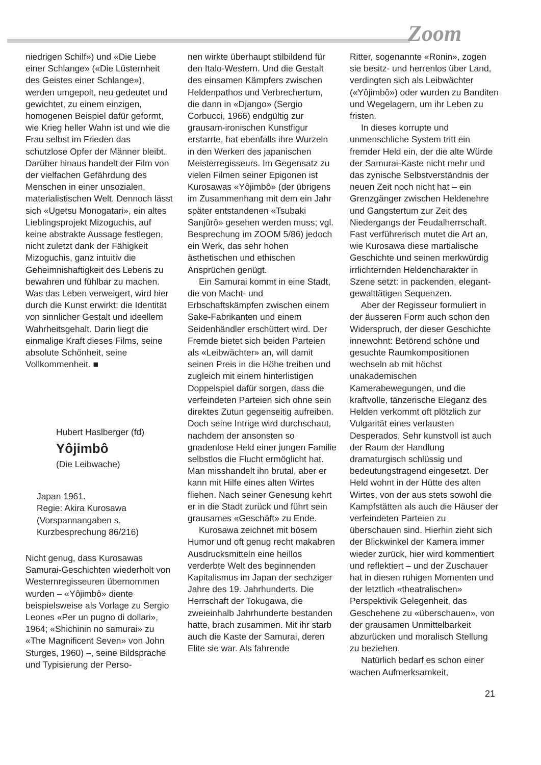Zoom
niedrigen Schilf») und «Die Liebe einer Schlange» («Die Lüsternheit des Geistes einer Schlange»), werden umgepolt, neu gedeutet und gewichtet, zu einem einzigen, homogenen Beispiel dafür geformt, wie Krieg heller Wahn ist und wie die Frau selbst im Frieden das schutzlose Opfer der Männer bleibt. Darüber hinaus handelt der Film von der vielfachen Gefährdung des Menschen in einer unsozialen, materialistischen Welt. Dennoch lässt sich «Ugetsu Monogatari», ein altes Lieblingsprojekt Mizoguchis, auf keine abstrakte Aussage festlegen, nicht zuletzt dank der Fähigkeit Mizoguchis, ganz intuitiv die Geheimnishaftigkeit des Lebens zu bewahren und fühlbar zu machen. Was das Leben verweigert, wird hier durch die Kunst erwirkt: die Identität von sinnlicher Gestalt und ideellem Wahrheitsgehalt. Darin liegt die einmalige Kraft dieses Films, seine absolute Schönheit, seine Vollkommenheit. ■
Hubert Haslberger (fd)
Yôjimbô
(Die Leibwache)
Japan 1961.
Regie: Akira Kurosawa (Vorspannangaben s. Kurzbesprechung 86/216)
Nicht genug, dass Kurosawas Samurai-Geschichten wiederholt von Westernregisseuren übernommen wurden – «Yôjimbô» diente beispielsweise als Vorlage zu Sergio Leones «Per un pugno di dollari», 1964; «Shichinin no samurai» zu «The Magnificent Seven» von John Sturges, 1960) –, seine Bildsprache und Typisierung der Perso-
nen wirkte überhaupt stilbildend für den Italo-Western. Und die Gestalt des einsamen Kämpfers zwischen Heldenpathos und Verbrechertum, die dann in «Django» (Sergio Corbucci, 1966) endgültig zur grausam-ironischen Kunstfigur erstarrte, hat ebenfalls ihre Wurzeln in den Werken des japanischen Meisterregisseurs. Im Gegensatz zu vielen Filmen seiner Epigonen ist Kurosawas «Yôjimbô» (der übrigens im Zusammenhang mit dem ein Jahr später entstandenen «Tsubaki Sanjûrô» gesehen werden muss; vgl. Besprechung im ZOOM 5/86) jedoch ein Werk, das sehr hohen ästhetischen und ethischen Ansprüchen genügt.
Ein Samurai kommt in eine Stadt, die von Macht- und Erbschaftskämpfen zwischen einem Sake-Fabrikanten und einem Seidenhändler erschüttert wird. Der Fremde bietet sich beiden Parteien als «Leibwächter» an, will damit seinen Preis in die Höhe treiben und zugleich mit einem hinterlistigen Doppelspiel dafür sorgen, dass die verfeindeten Parteien sich ohne sein direktes Zutun gegenseitig aufreiben. Doch seine Intrige wird durchschaut, nachdem der ansonsten so gnadenlose Held einer jungen Familie selbstlos die Flucht ermöglicht hat. Man misshandelt ihn brutal, aber er kann mit Hilfe eines alten Wirtes fliehen. Nach seiner Genesung kehrt er in die Stadt zurück und führt sein grausames «Geschäft» zu Ende.
Kurosawa zeichnet mit bösem Humor und oft genug recht makabren Ausdrucksmitteln eine heillos verderbte Welt des beginnenden Kapitalismus im Japan der sechziger Jahre des 19. Jahrhunderts. Die Herrschaft der Tokugawa, die zweieinhalb Jahrhunderte bestanden hatte, brach zusammen. Mit ihr starb auch die Kaste der Samurai, deren Elite sie war. Als fahrende
Ritter, sogenannte «Ronin», zogen sie besitz- und herrenlos über Land, verdingten sich als Leibwächter («Yôjimbô») oder wurden zu Banditen und Wegelagern, um ihr Leben zu fristen.
In dieses korrupte und unmenschliche System tritt ein fremder Held ein, der die alte Würde der Samurai-Kaste nicht mehr und das zynische Selbstverständnis der neuen Zeit noch nicht hat – ein Grenzgänger zwischen Heldenehre und Gangstertum zur Zeit des Niedergangs der Feudalherrschaft. Fast verführerisch mutet die Art an, wie Kurosawa diese martialische Geschichte und seinen merkwürdig irrlichternden Heldencharakter in Szene setzt: in packenden, elegant-gewalttätigen Sequenzen.
Aber der Regisseur formuliert in der äusseren Form auch schon den Widerspruch, der dieser Geschichte innewohnt: Betörend schöne und gesuchte Raumkompositionen wechseln ab mit höchst unakademischen Kamerabewegungen, und die kraftvolle, tänzerische Eleganz des Helden verkommt oft plötzlich zur Vulgarität eines verlausten Desperados. Sehr kunstvoll ist auch der Raum der Handlung dramaturgisch schlüssig und bedeutungstragend eingesetzt. Der Held wohnt in der Hütte des alten Wirtes, von der aus stets sowohl die Kampfstätten als auch die Häuser der verfeindeten Parteien zu überschauen sind. Hierhin zieht sich der Blickwinkel der Kamera immer wieder zurück, hier wird kommentiert und reflektiert – und der Zuschauer hat in diesen ruhigen Momenten und der letztlich «theatralischen» Perspektivik Gelegenheit, das Geschehene zu «überschauen», von der grausamen Unmittelbarkeit abzurücken und moralisch Stellung zu beziehen.
Natürlich bedarf es schon einer wachen Aufmerksamkeit,
21